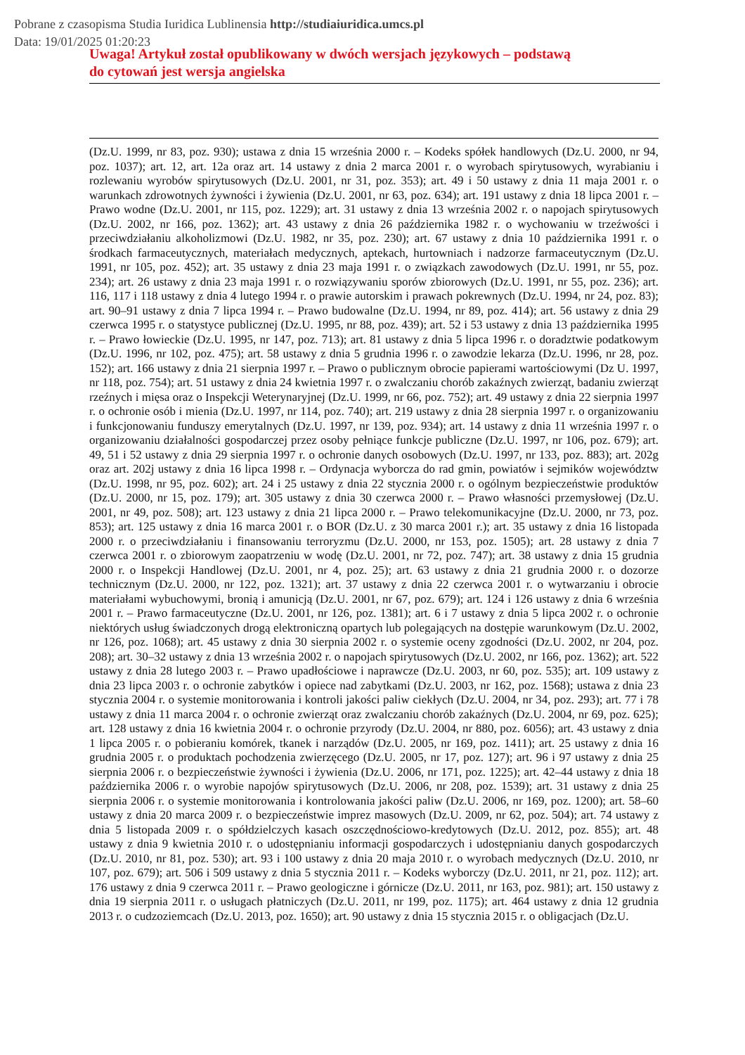Pobrane z czasopisma Studia Iuridica Lublinensia http://studiaiuridica.umcs.pl
Data: 19/01/2025 01:20:23
Uwaga! Artykuł został opublikowany w dwóch wersjach językowych – podstawą
do cytowań jest wersja angielska
(Dz.U. 1999, nr 83, poz. 930); ustawa z dnia 15 września 2000 r. – Kodeks spółek handlowych (Dz.U. 2000, nr 94, poz. 1037); art. 12, art. 12a oraz art. 14 ustawy z dnia 2 marca 2001 r. o wyrobach spirytusowych, wyrabianiu i rozlewaniu wyrobów spirytusowych (Dz.U. 2001, nr 31, poz. 353); art. 49 i 50 ustawy z dnia 11 maja 2001 r. o warunkach zdrowotnych żywności i żywienia (Dz.U. 2001, nr 63, poz. 634); art. 191 ustawy z dnia 18 lipca 2001 r. – Prawo wodne (Dz.U. 2001, nr 115, poz. 1229); art. 31 ustawy z dnia 13 września 2002 r. o napojach spirytusowych (Dz.U. 2002, nr 166, poz. 1362); art. 43 ustawy z dnia 26 października 1982 r. o wychowaniu w trzeźwości i przeciwdziałaniu alkoholizmowi (Dz.U. 1982, nr 35, poz. 230); art. 67 ustawy z dnia 10 października 1991 r. o środkach farmaceutycznych, materiałach medycznych, aptekach, hurtowniach i nadzorze farmaceutycznym (Dz.U. 1991, nr 105, poz. 452); art. 35 ustawy z dnia 23 maja 1991 r. o związkach zawodowych (Dz.U. 1991, nr 55, poz. 234); art. 26 ustawy z dnia 23 maja 1991 r. o rozwiązywaniu sporów zbiorowych (Dz.U. 1991, nr 55, poz. 236); art. 116, 117 i 118 ustawy z dnia 4 lutego 1994 r. o prawie autorskim i prawach pokrewnych (Dz.U. 1994, nr 24, poz. 83); art. 90–91 ustawy z dnia 7 lipca 1994 r. – Prawo budowalne (Dz.U. 1994, nr 89, poz. 414); art. 56 ustawy z dnia 29 czerwca 1995 r. o statystyce publicznej (Dz.U. 1995, nr 88, poz. 439); art. 52 i 53 ustawy z dnia 13 października 1995 r. – Prawo łowieckie (Dz.U. 1995, nr 147, poz. 713); art. 81 ustawy z dnia 5 lipca 1996 r. o doradztwie podatkowym (Dz.U. 1996, nr 102, poz. 475); art. 58 ustawy z dnia 5 grudnia 1996 r. o zawodzie lekarza (Dz.U. 1996, nr 28, poz. 152); art. 166 ustawy z dnia 21 sierpnia 1997 r. – Prawo o publicznym obrocie papierami wartościowymi (Dz U. 1997, nr 118, poz. 754); art. 51 ustawy z dnia 24 kwietnia 1997 r. o zwalczaniu chorób zakaźnych zwierząt, badaniu zwierząt rzeźnych i mięsa oraz o Inspekcji Weterynaryjnej (Dz.U. 1999, nr 66, poz. 752); art. 49 ustawy z dnia 22 sierpnia 1997 r. o ochronie osób i mienia (Dz.U. 1997, nr 114, poz. 740); art. 219 ustawy z dnia 28 sierpnia 1997 r. o organizowaniu i funkcjonowaniu funduszy emerytalnych (Dz.U. 1997, nr 139, poz. 934); art. 14 ustawy z dnia 11 września 1997 r. o organizowaniu działalności gospodarczej przez osoby pełniące funkcje publiczne (Dz.U. 1997, nr 106, poz. 679); art. 49, 51 i 52 ustawy z dnia 29 sierpnia 1997 r. o ochronie danych osobowych (Dz.U. 1997, nr 133, poz. 883); art. 202g oraz art. 202j ustawy z dnia 16 lipca 1998 r. – Ordynacja wyborcza do rad gmin, powiatów i sejmików województw (Dz.U. 1998, nr 95, poz. 602); art. 24 i 25 ustawy z dnia 22 stycznia 2000 r. o ogólnym bezpieczeństwie produktów (Dz.U. 2000, nr 15, poz. 179); art. 305 ustawy z dnia 30 czerwca 2000 r. – Prawo własności przemysłowej (Dz.U. 2001, nr 49, poz. 508); art. 123 ustawy z dnia 21 lipca 2000 r. – Prawo telekomunikacyjne (Dz.U. 2000, nr 73, poz. 853); art. 125 ustawy z dnia 16 marca 2001 r. o BOR (Dz.U. z 30 marca 2001 r.); art. 35 ustawy z dnia 16 listopada 2000 r. o przeciwdziałaniu i finansowaniu terroryzmu (Dz.U. 2000, nr 153, poz. 1505); art. 28 ustawy z dnia 7 czerwca 2001 r. o zbiorowym zaopatrzeniu w wodę (Dz.U. 2001, nr 72, poz. 747); art. 38 ustawy z dnia 15 grudnia 2000 r. o Inspekcji Handlowej (Dz.U. 2001, nr 4, poz. 25); art. 63 ustawy z dnia 21 grudnia 2000 r. o dozorze technicznym (Dz.U. 2000, nr 122, poz. 1321); art. 37 ustawy z dnia 22 czerwca 2001 r. o wytwarzaniu i obrocie materiałami wybuchowymi, bronią i amunicją (Dz.U. 2001, nr 67, poz. 679); art. 124 i 126 ustawy z dnia 6 września 2001 r. – Prawo farmaceutyczne (Dz.U. 2001, nr 126, poz. 1381); art. 6 i 7 ustawy z dnia 5 lipca 2002 r. o ochronie niektórych usług świadczonych drogą elektroniczną opartych lub polegających na dostępie warunkowym (Dz.U. 2002, nr 126, poz. 1068); art. 45 ustawy z dnia 30 sierpnia 2002 r. o systemie oceny zgodności (Dz.U. 2002, nr 204, poz. 208); art. 30–32 ustawy z dnia 13 września 2002 r. o napojach spirytusowych (Dz.U. 2002, nr 166, poz. 1362); art. 522 ustawy z dnia 28 lutego 2003 r. – Prawo upadłościowe i naprawcze (Dz.U. 2003, nr 60, poz. 535); art. 109 ustawy z dnia 23 lipca 2003 r. o ochronie zabytków i opiece nad zabytkami (Dz.U. 2003, nr 162, poz. 1568); ustawa z dnia 23 stycznia 2004 r. o systemie monitorowania i kontroli jakości paliw ciekłych (Dz.U. 2004, nr 34, poz. 293); art. 77 i 78 ustawy z dnia 11 marca 2004 r. o ochronie zwierząt oraz zwalczaniu chorób zakaźnych (Dz.U. 2004, nr 69, poz. 625); art. 128 ustawy z dnia 16 kwietnia 2004 r. o ochronie przyrody (Dz.U. 2004, nr 880, poz. 6056); art. 43 ustawy z dnia 1 lipca 2005 r. o pobieraniu komórek, tkanek i narządów (Dz.U. 2005, nr 169, poz. 1411); art. 25 ustawy z dnia 16 grudnia 2005 r. o produktach pochodzenia zwierzęcego (Dz.U. 2005, nr 17, poz. 127); art. 96 i 97 ustawy z dnia 25 sierpnia 2006 r. o bezpieczeństwie żywności i żywienia (Dz.U. 2006, nr 171, poz. 1225); art. 42–44 ustawy z dnia 18 października 2006 r. o wyrobie napojów spirytusowych (Dz.U. 2006, nr 208, poz. 1539); art. 31 ustawy z dnia 25 sierpnia 2006 r. o systemie monitorowania i kontrolowania jakości paliw (Dz.U. 2006, nr 169, poz. 1200); art. 58–60 ustawy z dnia 20 marca 2009 r. o bezpieczeństwie imprez masowych (Dz.U. 2009, nr 62, poz. 504); art. 74 ustawy z dnia 5 listopada 2009 r. o spółdzielczych kasach oszczędnościowo-kredytowych (Dz.U. 2012, poz. 855); art. 48 ustawy z dnia 9 kwietnia 2010 r. o udostępnianiu informacji gospodarczych i udostępnianiu danych gospodarczych (Dz.U. 2010, nr 81, poz. 530); art. 93 i 100 ustawy z dnia 20 maja 2010 r. o wyrobach medycznych (Dz.U. 2010, nr 107, poz. 679); art. 506 i 509 ustawy z dnia 5 stycznia 2011 r. – Kodeks wyborczy (Dz.U. 2011, nr 21, poz. 112); art. 176 ustawy z dnia 9 czerwca 2011 r. – Prawo geologiczne i górnicze (Dz.U. 2011, nr 163, poz. 981); art. 150 ustawy z dnia 19 sierpnia 2011 r. o usługach płatniczych (Dz.U. 2011, nr 199, poz. 1175); art. 464 ustawy z dnia 12 grudnia 2013 r. o cudzoziemcach (Dz.U. 2013, poz. 1650); art. 90 ustawy z dnia 15 stycznia 2015 r. o obligacjach (Dz.U.